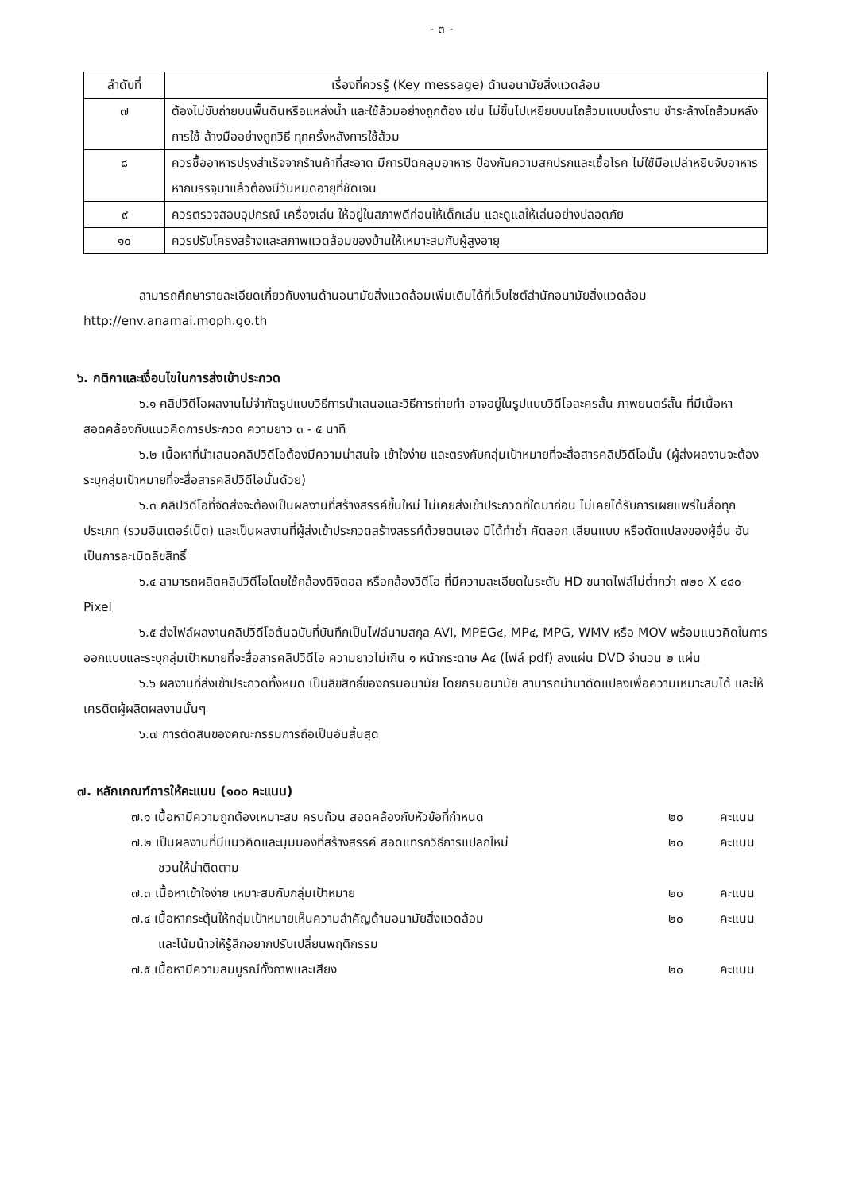- ๓ -
| ลำดับที่ | เรื่องที่ควรรู้ (Key message) ด้านอนามัยสิ่งแวดล้อม |
| --- | --- |
| ๗ | ต้องไม่ขับถ่ายบนพื้นดินหรือแหล่งน้ำ และใช้ส้วมอย่างถูกต้อง เช่น ไม่ขึ้นไปเหยียบบนโถส้วมแบบนั่งราบ ชำระล้างโถส้วมหลังการใช้ ล้างมืออย่างถูกวิธี ทุกครั้งหลังการใช้ส้วม |
| ๘ | ควรซื้ออาหารปรุงสำเร็จจากร้านค้าที่สะอาด มีการปิดคลุมอาหาร ป้องกันความสกปรกและเชื้อโรค ไม่ใช้มือเปล่าหยิบจับอาหาร หากบรรจุมาแล้วต้องมีวันหมดอายุที่ชัดเจน |
| ๙ | ควรตรวจสอบอุปกรณ์ เครื่องเล่น ให้อยู่ในสภาพดีก่อนให้เด็กเล่น และดูแลให้เล่นอย่างปลอดภัย |
| ๑๐ | ควรปรับโครงสร้างและสภาพแวดล้อมของบ้านให้เหมาะสมกับผู้สูงอายุ |
สามารถศึกษารายละเอียดเกี่ยวกับงานด้านอนามัยสิ่งแวดล้อมเพิ่มเติมได้ที่เว็บไซต์สำนักอนามัยสิ่งแวดล้อม http://env.anamai.moph.go.th
๖. กติกาและเงื่อนไขในการส่งเข้าประกวด
๖.๑ คลิปวิดีโอผลงานไม่จำกัดรูปแบบวิธีการนำเสนอและวิธีการถ่ายทำ อาจอยู่ในรูปแบบวิดีโอละครสั้น ภาพยนตร์สั้น ที่มีเนื้อหาสอดคล้องกับแนวคิดการประกวด ความยาว ๓ - ๕ นาที
๖.๒ เนื้อหาที่นำเสนอคลิปวิดีโอต้องมีความน่าสนใจ เข้าใจง่าย และตรงกับกลุ่มเป้าหมายที่จะสื่อสารคลิปวิดีโอนั้น (ผู้ส่งผลงานจะต้องระบุกลุ่มเป้าหมายที่จะสื่อสารคลิปวิดีโอนั้นด้วย)
๖.๓ คลิปวิดีโอที่จัดส่งจะต้องเป็นผลงานที่สร้างสรรค์ขึ้นใหม่ ไม่เคยส่งเข้าประกวดที่ใดมาก่อน ไม่เคยได้รับการเผยแพร่ในสื่อทุกประเภท (รวมอินเตอร์เน็ต) และเป็นผลงานที่ผู้ส่งเข้าประกวดสร้างสรรค์ด้วยตนเอง มิได้ทำซ้ำ คัดลอก เลียนแบบ หรือดัดแปลงของผู้อื่น อันเป็นการละเมิดลิขสิทธิ์
๖.๔ สามารถผลิตคลิปวิดีโอโดยใช้กล้องดิจิตอล หรือกล้องวิดีโอ ที่มีความละเอียดในระดับ HD ขนาดไฟล์ไม่ต่ำกว่า ๗๒๐ X ๔๘๐ Pixel
๖.๕ ส่งไฟล์ผลงานคลิปวิดีโอต้นฉบับที่บันทึกเป็นไฟล์นามสกุล AVI, MPEG๔, MP๔, MPG, WMV หรือ MOV พร้อมแนวคิดในการออกแบบและระบุกลุ่มเป้าหมายที่จะสื่อสารคลิปวิดีโอ ความยาวไม่เกิน ๑ หน้ากระดาษ A๔ (ไฟล์ pdf) ลงแผ่น DVD จำนวน ๒ แผ่น
๖.๖ ผลงานที่ส่งเข้าประกวดทั้งหมด เป็นลิขสิทธิ์ของกรมอนามัย โดยกรมอนามัย สามารถนำมาดัดแปลงเพื่อความเหมาะสมได้ และให้เครดิตผู้ผลิตผลงานนั้นๆ
๖.๗ การตัดสินของคณะกรรมการถือเป็นอันสิ้นสุด
๗. หลักเกณฑ์การให้คะแนน (๑๐๐ คะแนน)
๗.๑ เนื้อหามีความถูกต้องเหมาะสม ครบถ้วน สอดคล้องกับหัวข้อที่กำหนด ๒๐ คะแนน
๗.๒ เป็นผลงานที่มีแนวคิดและมุมมองที่สร้างสรรค์ สอดแทรกวิธีการแปลกใหม่
ชวนให้น่าติดตาม ๒๐ คะแนน
๗.๓ เนื้อหาเข้าใจง่าย เหมาะสมกับกลุ่มเป้าหมาย ๒๐ คะแนน
๗.๔ เนื้อหากระตุ้นให้กลุ่มเป้าหมายเห็นความสำคัญด้านอนามัยสิ่งแวดล้อม
และโน้มน้าวให้รู้สึกอยากปรับเปลี่ยนพฤติกรรม ๒๐ คะแนน
๗.๕ เนื้อหามีความสมบูรณ์ทั้งภาพและเสียง ๒๐ คะแนน